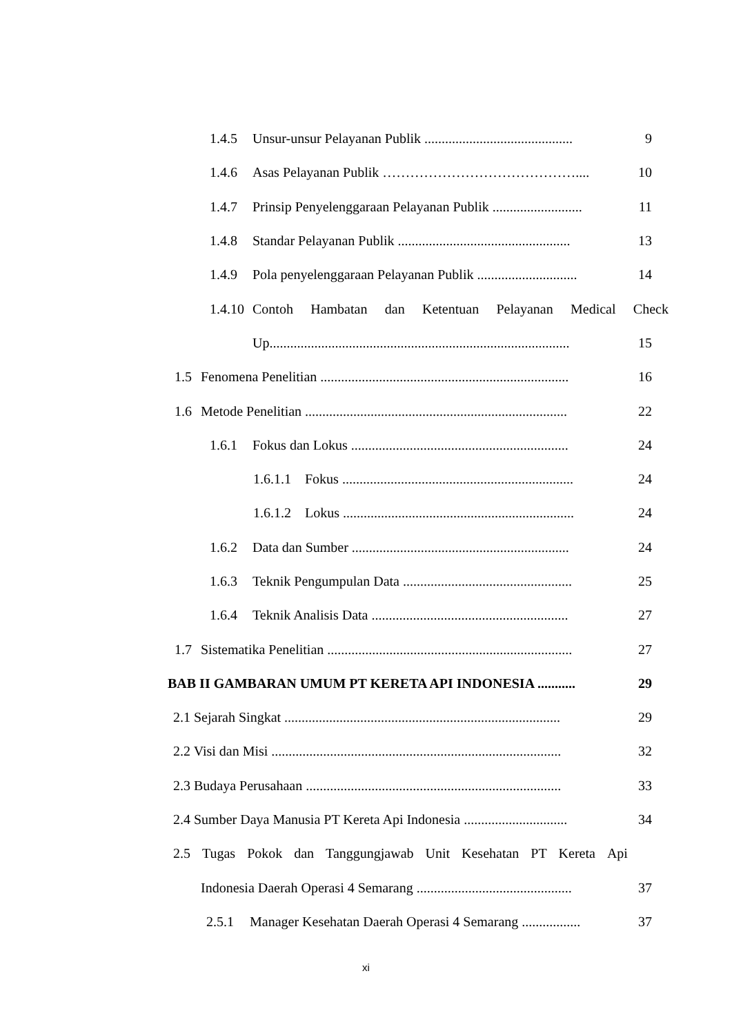1.4.5 Unsur-unsur Pelayanan Publik ........................................... 9
1.4.6 Asas Pelayanan Publik …………………………………….... 10
1.4.7 Prinsip Penyelenggaraan Pelayanan Publik .......................... 11
1.4.8 Standar Pelayanan Publik .................................................. 13
1.4.9 Pola penyelenggaraan Pelayanan Publik ............................. 14
1.4.10 Contoh Hambatan dan Ketentuan Pelayanan Medical Check
Up....................................................................................... 15
1.5 Fenomena Penelitian ........................................................................ 16
1.6 Metode Penelitian ............................................................................ 22
1.6.1 Fokus dan Lokus ............................................................... 24
1.6.1.1 Fokus ................................................................... 24
1.6.1.2 Lokus ................................................................... 24
1.6.2 Data dan Sumber ............................................................... 24
1.6.3 Teknik Pengumpulan Data ................................................. 25
1.6.4 Teknik Analisis Data ......................................................... 27
1.7 Sistematika Penelitian ....................................................................... 27
BAB II GAMBARAN UMUM PT KERETA API INDONESIA ........... 29
2.1 Sejarah Singkat ................................................................................ 29
2.2 Visi dan Misi .................................................................................... 32
2.3 Budaya Perusahaan .......................................................................... 33
2.4 Sumber Daya Manusia PT Kereta Api Indonesia .............................. 34
2.5 Tugas Pokok dan Tanggungjawab Unit Kesehatan PT Kereta Api
Indonesia Daerah Operasi 4 Semarang ............................................. 37
2.5.1 Manager Kesehatan Daerah Operasi 4 Semarang ................. 37
xi